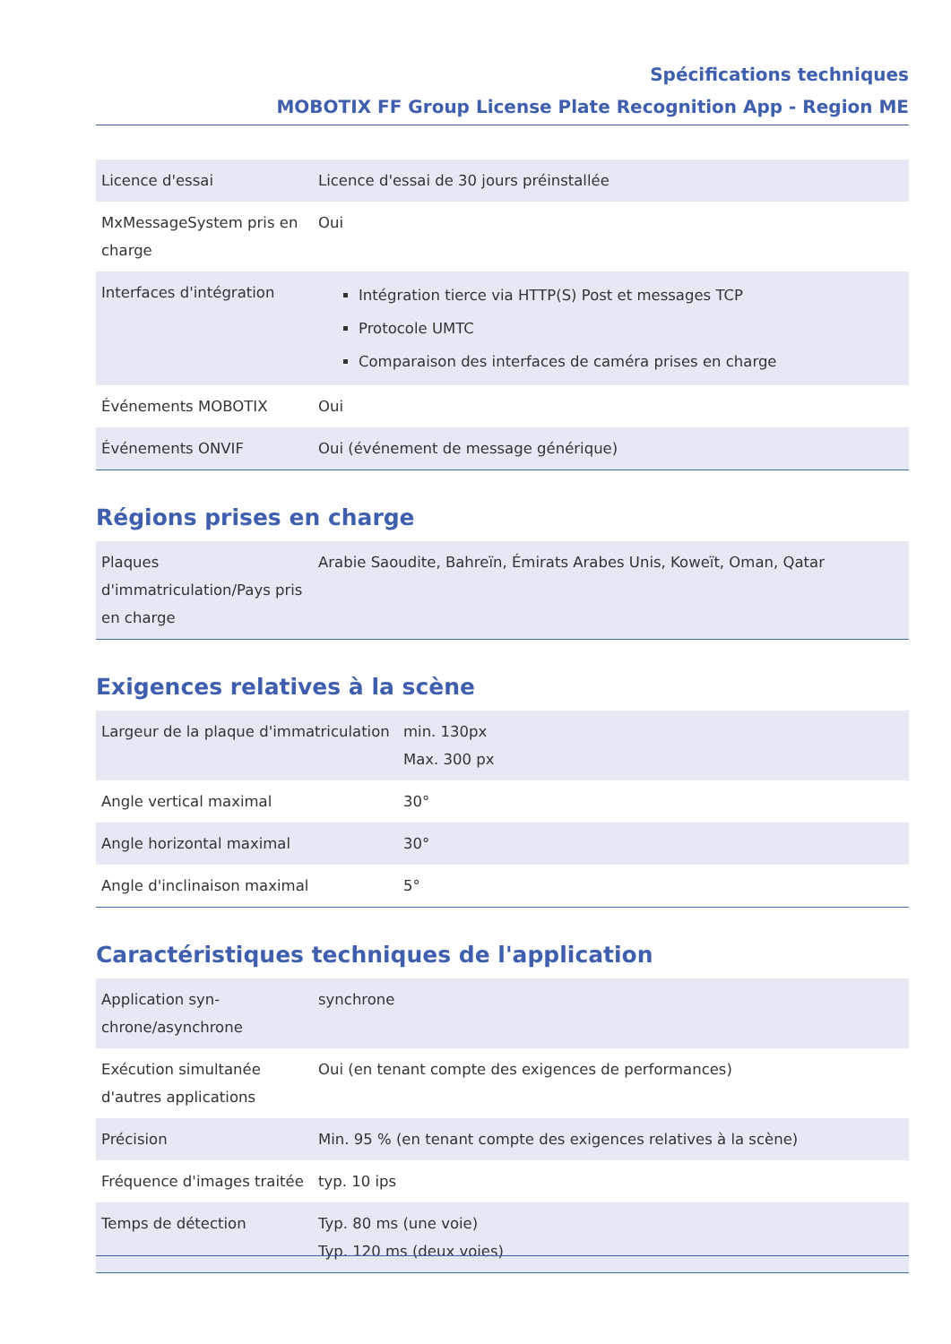Spécifications techniques
MOBOTIX FF Group License Plate Recognition App - Region ME
| Licence d'essai | Licence d'essai de 30 jours préinstallée |
| MxMessageSystem pris en charge | Oui |
| Interfaces d'intégration | Intégration tierce via HTTP(S) Post et messages TCP Protocole UMTC Comparaison des interfaces de caméra prises en charge |
| Événements MOBOTIX | Oui |
| Événements ONVIF | Oui (événement de message générique) |
Régions prises en charge
| Plaques d'immatriculation/Pays pris en charge | Arabie Saoudite, Bahreïn, Émirats Arabes Unis, Koweït, Oman, Qatar |
Exigences relatives à la scène
| Largeur de la plaque d'immatriculation | min. 130px Max. 300 px |
| Angle vertical maximal | 30° |
| Angle horizontal maximal | 30° |
| Angle d'inclinaison maximal | 5° |
Caractéristiques techniques de l'application
| Application syn-chrone/asynchrone | synchrone |
| Exécution simultanée d'autres applications | Oui (en tenant compte des exigences de performances) |
| Précision | Min. 95 % (en tenant compte des exigences relatives à la scène) |
| Fréquence d'images traitée | typ. 10 ips |
| Temps de détection | Typ. 80 ms (une voie) Typ. 120 ms (deux voies) |